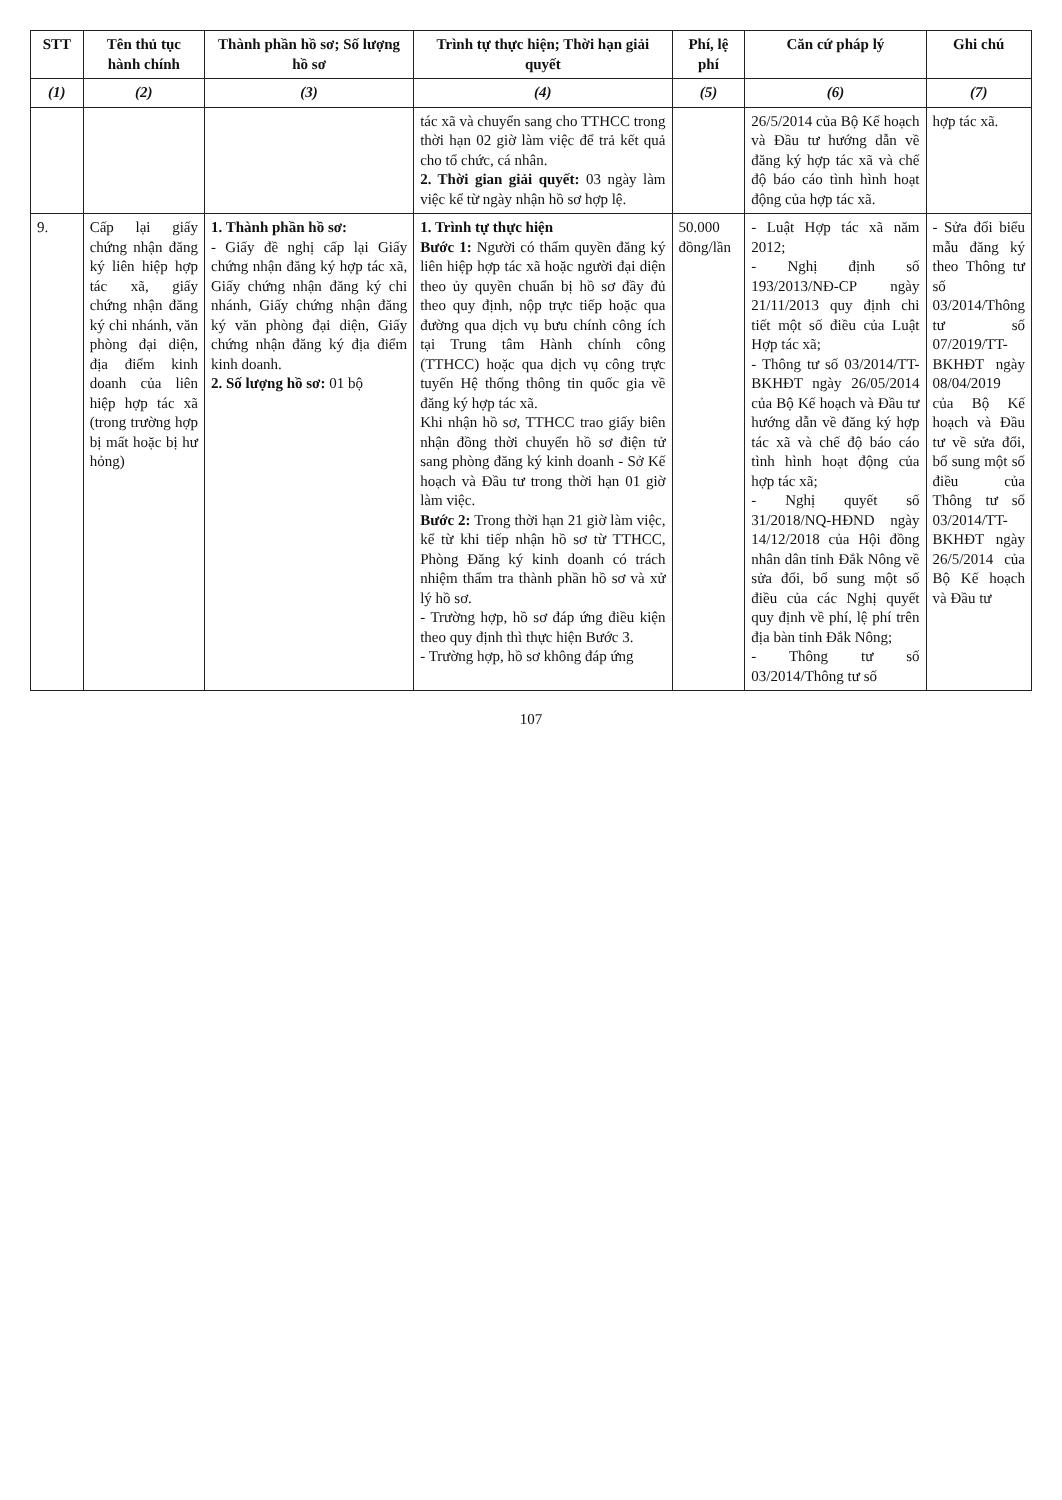| STT | Tên thủ tục hành chính | Thành phần hồ sơ; Số lượng hồ sơ | Trình tự thực hiện; Thời hạn giải quyết | Phí, lệ phí | Căn cứ pháp lý | Ghi chú |
| --- | --- | --- | --- | --- | --- | --- |
| (1) | (2) | (3) | (4) | (5) | (6) | (7) |
| | | | tác xã và chuyển sang cho TTHCC trong thời hạn 02 giờ làm việc để trả kết quả cho tổ chức, cá nhân. 2. Thời gian giải quyết: 03 ngày làm việc kể từ ngày nhận hồ sơ hợp lệ. | | 26/5/2014 của Bộ Kế hoạch và Đầu tư hướng dẫn về đăng ký hợp tác xã và chế độ báo cáo tình hình hoạt động của hợp tác xã. | hợp tác xã. |
| 9. | Cấp lại giấy chứng nhận đăng ký liên hiệp hợp tác xã, giấy chứng nhận đăng ký chi nhánh, văn phòng đại diện, địa điểm kinh doanh của liên hiệp hợp tác xã (trong trường hợp bị mất hoặc bị hư hỏng) | 1. Thành phần hồ sơ: - Giấy đề nghị cấp lại Giấy chứng nhận đăng ký hợp tác xã, Giấy chứng nhận đăng ký chi nhánh, Giấy chứng nhận đăng ký văn phòng đại diện, Giấy chứng nhận đăng ký địa điểm kinh doanh. 2. Số lượng hồ sơ: 01 bộ | 1. Trình tự thực hiện Bước 1: Người có thẩm quyền đăng ký liên hiệp hợp tác xã hoặc người đại diện theo ủy quyền chuẩn bị hồ sơ đầy đủ theo quy định, nộp trực tiếp hoặc qua đường qua dịch vụ bưu chính công ích tại Trung tâm Hành chính công (TTHCC) hoặc qua dịch vụ công trực tuyến Hệ thống thông tin quốc gia về đăng ký hợp tác xã. Khi nhận hồ sơ, TTHCC trao giấy biên nhận đồng thời chuyển hồ sơ điện tử sang phòng đăng ký kinh doanh - Sở Kế hoạch và Đầu tư trong thời hạn 01 giờ làm việc. Bước 2: Trong thời hạn 21 giờ làm việc, kể từ khi tiếp nhận hồ sơ từ TTHCC, Phòng Đăng ký kinh doanh có trách nhiệm thẩm tra thành phần hồ sơ và xử lý hồ sơ. - Trường hợp, hồ sơ đáp ứng điều kiện theo quy định thì thực hiện Bước 3. - Trường hợp, hồ sơ không đáp ứng | 50.000 đồng/lần | - Luật Hợp tác xã năm 2012; - Nghị định số 193/2013/NĐ-CP ngày 21/11/2013 quy định chi tiết một số điều của Luật Hợp tác xã; - Thông tư số 03/2014/TT-BKHĐT ngày 26/05/2014 của Bộ Kế hoạch và Đầu tư hướng dẫn về đăng ký hợp tác xã và chế độ báo cáo tình hình hoạt động của hợp tác xã; - Nghị quyết số 31/2018/NQ-HĐND ngày 14/12/2018 của Hội đồng nhân dân tỉnh Đắk Nông về sửa đổi, bổ sung một số điều của các Nghị quyết quy định về phí, lệ phí trên địa bàn tỉnh Đắk Nông; - Thông tư số 03/2014/Thông tư số | - Sửa đổi biểu mẫu đăng ký theo Thông tư số 03/2014/Thông tư số 07/2019/TT-BKHĐT ngày 08/04/2019 của Bộ Kế hoạch và Đầu tư về sửa đổi, bổ sung một số điều của Thông tư số 03/2014/TT-BKHĐT ngày 26/5/2014 của Bộ Kế hoạch và Đầu tư |
107